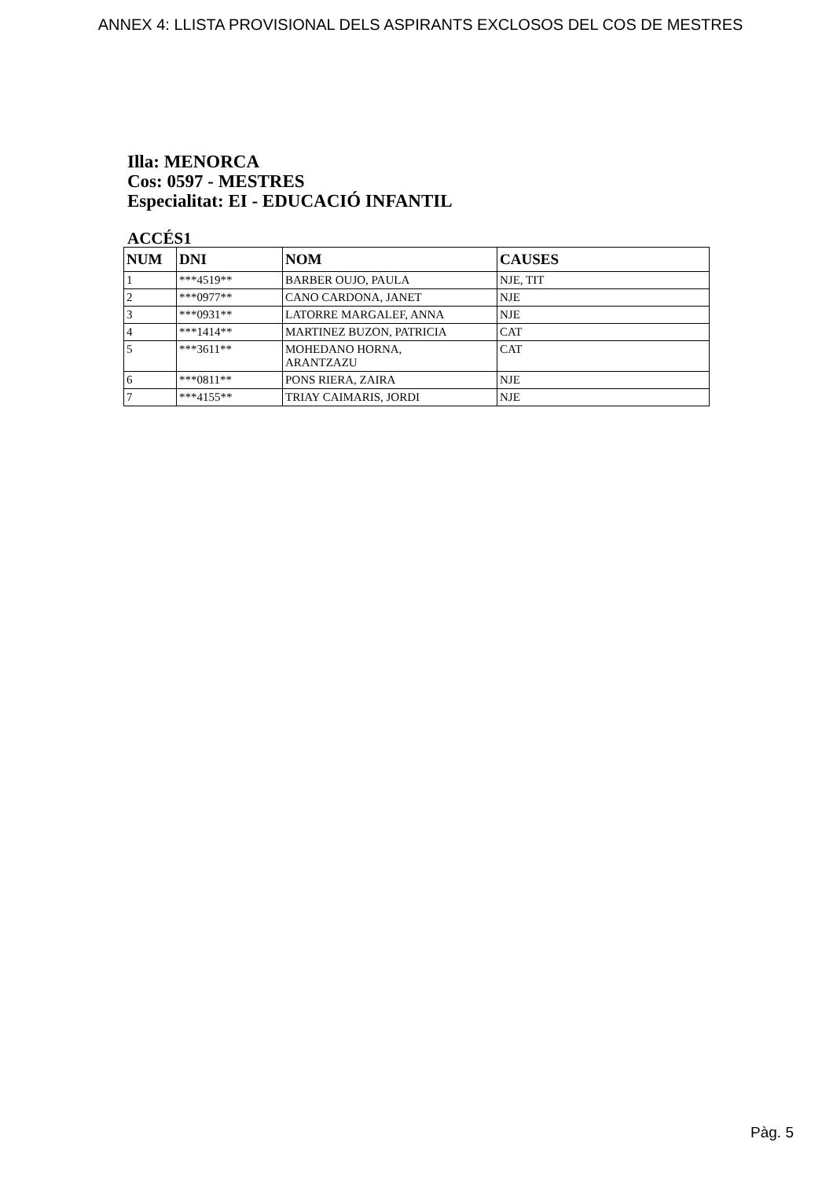ANNEX 4: LLISTA PROVISIONAL DELS ASPIRANTS EXCLOSOS DEL COS DE MESTRES
Illa: MENORCA
Cos: 0597 - MESTRES
Especialitat: EI - EDUCACIÓ INFANTIL
ACCÉS1
| NUM | DNI | NOM | CAUSES |
| --- | --- | --- | --- |
| 1 | ***4519** | BARBER OUJO, PAULA | NJE, TIT |
| 2 | ***0977** | CANO CARDONA, JANET | NJE |
| 3 | ***0931** | LATORRE MARGALEF, ANNA | NJE |
| 4 | ***1414** | MARTINEZ BUZON, PATRICIA | CAT |
| 5 | ***3611** | MOHEDANO HORNA, ARANTZAZU | CAT |
| 6 | ***0811** | PONS RIERA, ZAIRA | NJE |
| 7 | ***4155** | TRIAY CAIMARIS, JORDI | NJE |
Pàg. 5